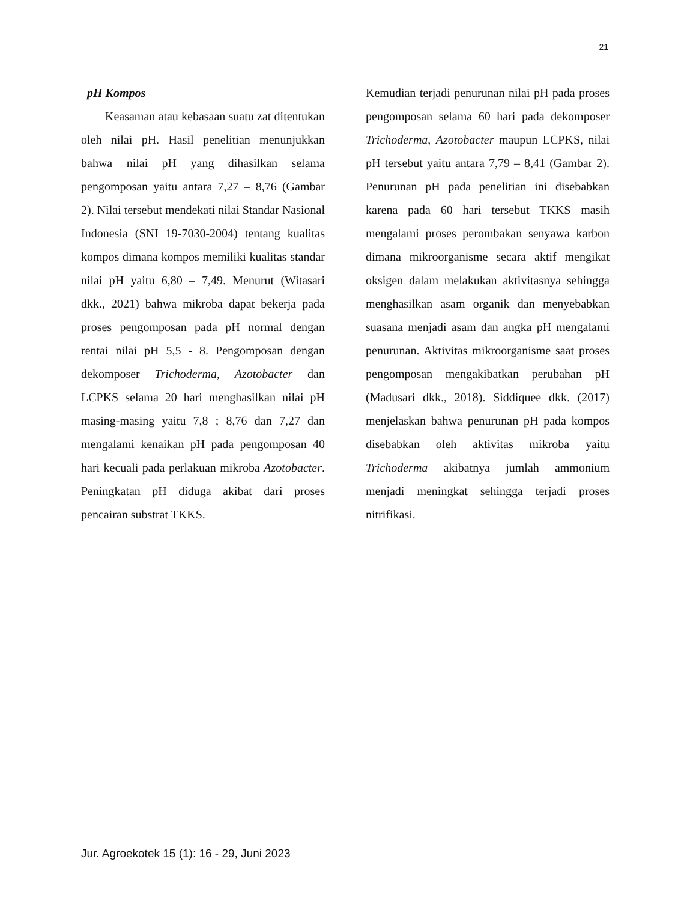21
pH Kompos
Keasaman atau kebasaan suatu zat ditentukan oleh nilai pH. Hasil penelitian menunjukkan bahwa nilai pH yang dihasilkan selama pengomposan yaitu antara 7,27 – 8,76 (Gambar 2). Nilai tersebut mendekati nilai Standar Nasional Indonesia (SNI 19-7030-2004) tentang kualitas kompos dimana kompos memiliki kualitas standar nilai pH yaitu 6,80 – 7,49. Menurut (Witasari dkk., 2021) bahwa mikroba dapat bekerja pada proses pengomposan pada pH normal dengan rentai nilai pH 5,5 - 8. Pengomposan dengan dekomposer Trichoderma, Azotobacter dan LCPKS selama 20 hari menghasilkan nilai pH masing-masing yaitu 7,8 ; 8,76 dan 7,27 dan mengalami kenaikan pH pada pengomposan 40 hari kecuali pada perlakuan mikroba Azotobacter. Peningkatan pH diduga akibat dari proses pencairan substrat TKKS.
Kemudian terjadi penurunan nilai pH pada proses pengomposan selama 60 hari pada dekomposer Trichoderma, Azotobacter maupun LCPKS, nilai pH tersebut yaitu antara 7,79 – 8,41 (Gambar 2). Penurunan pH pada penelitian ini disebabkan karena pada 60 hari tersebut TKKS masih mengalami proses perombakan senyawa karbon dimana mikroorganisme secara aktif mengikat oksigen dalam melakukan aktivitasnya sehingga menghasilkan asam organik dan menyebabkan suasana menjadi asam dan angka pH mengalami penurunan. Aktivitas mikroorganisme saat proses pengomposan mengakibatkan perubahan pH (Madusari dkk., 2018). Siddiquee dkk. (2017) menjelaskan bahwa penurunan pH pada kompos disebabkan oleh aktivitas mikroba yaitu Trichoderma akibatnya jumlah ammonium menjadi meningkat sehingga terjadi proses nitrifikasi.
Jur. Agroekotek 15 (1): 16 - 29, Juni 2023